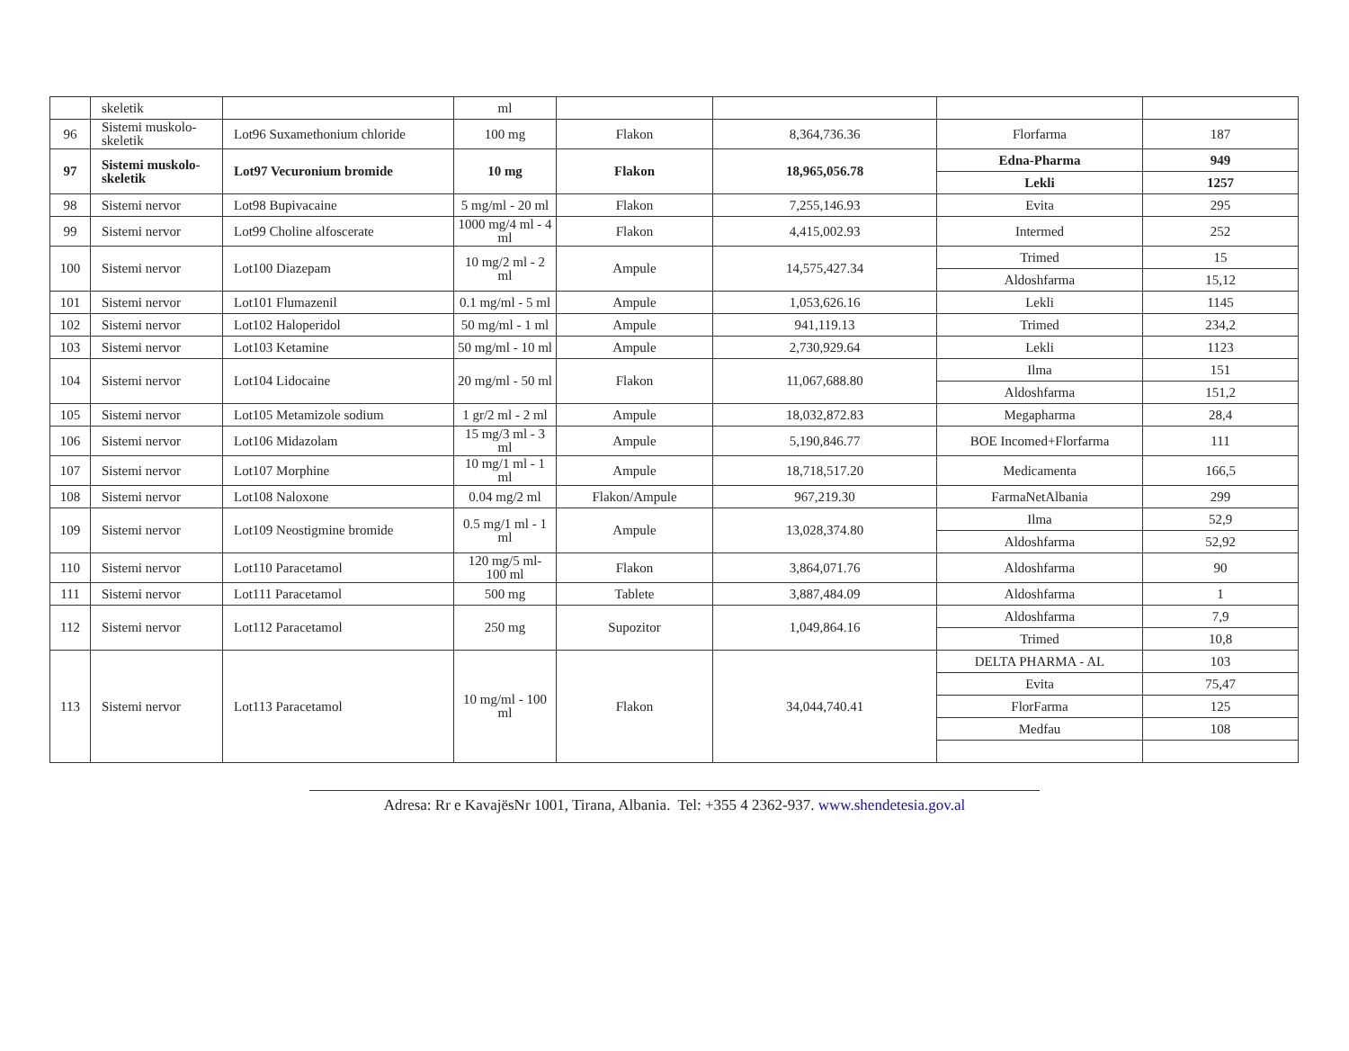| | skeletik | | ml | | | | |
| 96 | Sistemi muskolo-skeletik | Lot96 Suxamethonium chloride | 100 mg | Flakon | 8,364,736.36 | Florfarma | 187 |
| 97 | Sistemi muskolo-skeletik | Lot97 Vecuronium bromide | 10 mg | Flakon | 18,965,056.78 | Edna-Pharma | 949 |
| | | | | | | Lekli | 1257 |
| 98 | Sistemi nervor | Lot98 Bupivacaine | 5 mg/ml - 20 ml | Flakon | 7,255,146.93 | Evita | 295 |
| 99 | Sistemi nervor | Lot99 Choline alfoscerate | 1000 mg/4 ml - 4 ml | Flakon | 4,415,002.93 | Intermed | 252 |
| 100 | Sistemi nervor | Lot100 Diazepam | 10 mg/2 ml - 2 ml | Ampule | 14,575,427.34 | Trimed | 15 |
| | | | | | | Aldoshfarma | 15,12 |
| 101 | Sistemi nervor | Lot101 Flumazenil | 0.1 mg/ml - 5 ml | Ampule | 1,053,626.16 | Lekli | 1145 |
| 102 | Sistemi nervor | Lot102 Haloperidol | 50 mg/ml - 1 ml | Ampule | 941,119.13 | Trimed | 234,2 |
| 103 | Sistemi nervor | Lot103 Ketamine | 50 mg/ml - 10 ml | Ampule | 2,730,929.64 | Lekli | 1123 |
| 104 | Sistemi nervor | Lot104 Lidocaine | 20 mg/ml - 50 ml | Flakon | 11,067,688.80 | Ilma | 151 |
| | | | | | | Aldoshfarma | 151,2 |
| 105 | Sistemi nervor | Lot105 Metamizole sodium | 1 gr/2 ml - 2 ml | Ampule | 18,032,872.83 | Megapharma | 28,4 |
| 106 | Sistemi nervor | Lot106 Midazolam | 15 mg/3 ml - 3 ml | Ampule | 5,190,846.77 | BOE Incomed+Florfarma | 111 |
| 107 | Sistemi nervor | Lot107 Morphine | 10 mg/1 ml - 1 ml | Ampule | 18,718,517.20 | Medicamenta | 166,5 |
| 108 | Sistemi nervor | Lot108 Naloxone | 0.04 mg/2 ml | Flakon/Ampule | 967,219.30 | FarmaNetAlbania | 299 |
| 109 | Sistemi nervor | Lot109 Neostigmine bromide | 0.5 mg/1 ml - 1 ml | Ampule | 13,028,374.80 | Ilma | 52,9 |
| | | | | | | Aldoshfarma | 52,92 |
| 110 | Sistemi nervor | Lot110 Paracetamol | 120 mg/5 ml- 100 ml | Flakon | 3,864,071.76 | Aldoshfarma | 90 |
| 111 | Sistemi nervor | Lot111 Paracetamol | 500 mg | Tablete | 3,887,484.09 | Aldoshfarma | 1 |
| 112 | Sistemi nervor | Lot112 Paracetamol | 250 mg | Supozitor | 1,049,864.16 | Aldoshfarma | 7,9 |
| | | | | | | Trimed | 10,8 |
| 113 | Sistemi nervor | Lot113 Paracetamol | 10 mg/ml - 100 ml | Flakon | 34,044,740.41 | DELTA PHARMA - AL | 103 |
| | | | | | | Evita | 75,47 |
| | | | | | | FlorFarma | 125 |
| | | | | | | Medfau | 108 |
Adresa: Rr e KavajësNr 1001, Tirana, Albania. Tel: +355 4 2362-937. www.shendetesia.gov.al